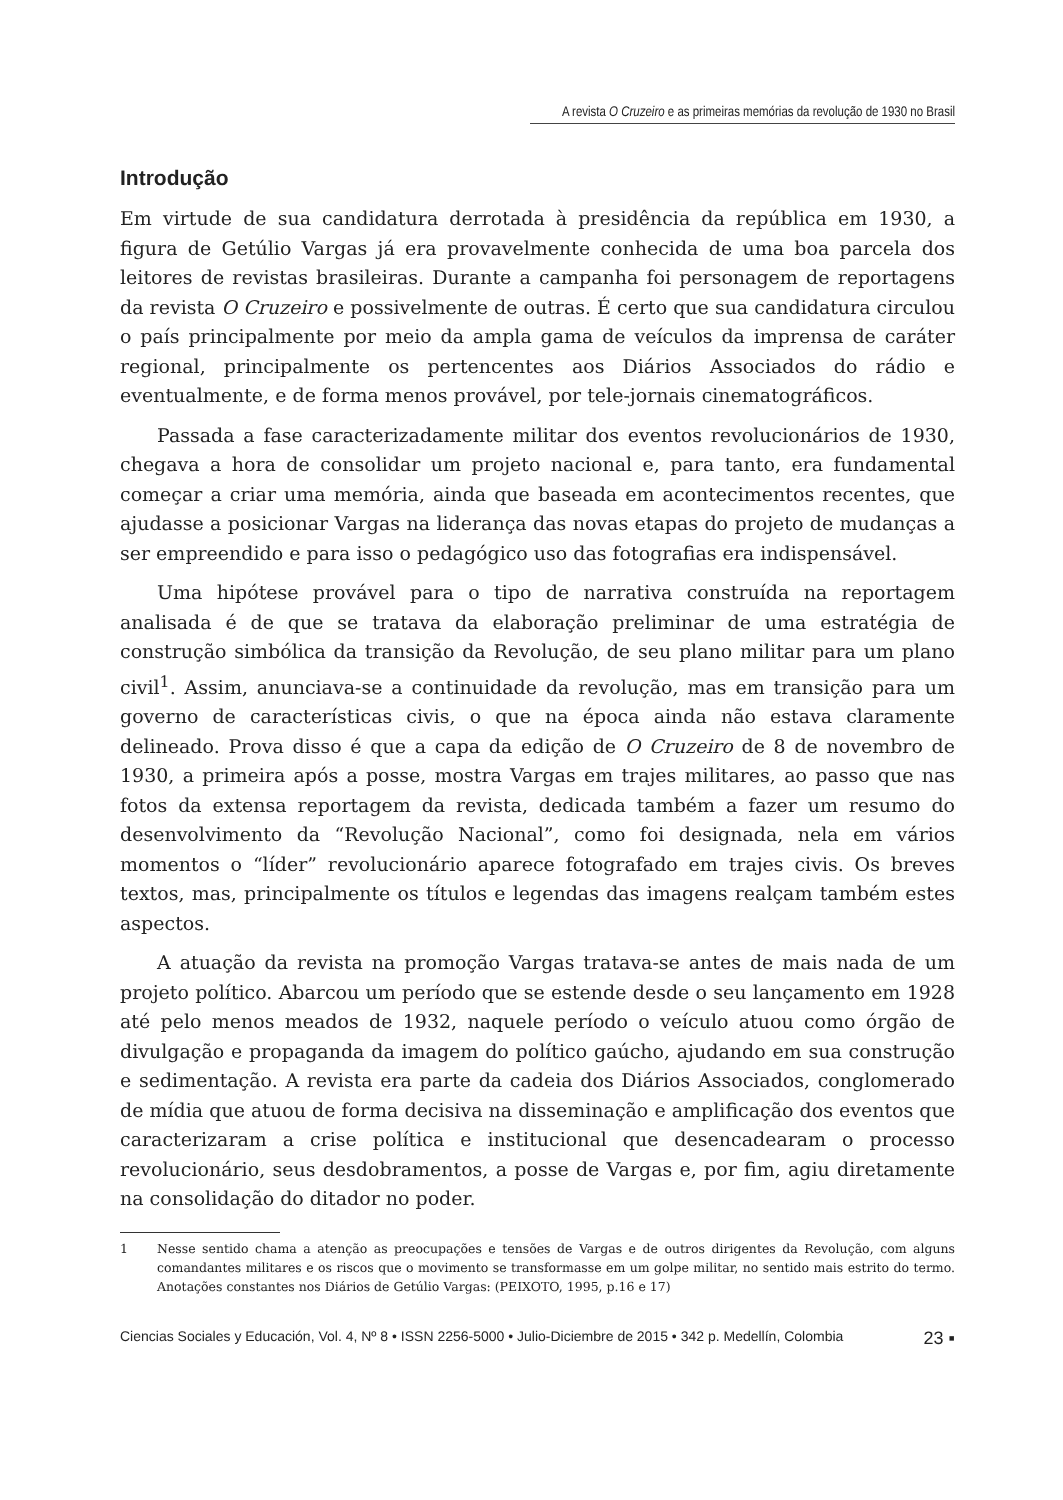A revista O Cruzeiro e as primeiras memórias da revolução de 1930 no Brasil
Introdução
Em virtude de sua candidatura derrotada à presidência da república em 1930, a figura de Getúlio Vargas já era provavelmente conhecida de uma boa parcela dos leitores de revistas brasileiras. Durante a campanha foi personagem de reportagens da revista O Cruzeiro e possivelmente de outras. É certo que sua candidatura circulou o país principalmente por meio da ampla gama de veículos da imprensa de caráter regional, principalmente os pertencentes aos Diários Associados do rádio e eventualmente, e de forma menos provável, por tele-jornais cinematográficos.
Passada a fase caracterizadamente militar dos eventos revolucionários de 1930, chegava a hora de consolidar um projeto nacional e, para tanto, era fundamental começar a criar uma memória, ainda que baseada em acontecimentos recentes, que ajudasse a posicionar Vargas na liderança das novas etapas do projeto de mudanças a ser empreendido e para isso o pedagógico uso das fotografias era indispensável.
Uma hipótese provável para o tipo de narrativa construída na reportagem analisada é de que se tratava da elaboração preliminar de uma estratégia de construção simbólica da transição da Revolução, de seu plano militar para um plano civil<sup>1</sup>. Assim, anunciava-se a continuidade da revolução, mas em transição para um governo de características civis, o que na época ainda não estava claramente delineado. Prova disso é que a capa da edição de O Cruzeiro de 8 de novembro de 1930, a primeira após a posse, mostra Vargas em trajes militares, ao passo que nas fotos da extensa reportagem da revista, dedicada também a fazer um resumo do desenvolvimento da “Revolução Nacional”, como foi designada, nela em vários momentos o “líder” revolucionário aparece fotografado em trajes civis. Os breves textos, mas, principalmente os títulos e legendas das imagens realçam também estes aspectos.
A atuação da revista na promoção Vargas tratava-se antes de mais nada de um projeto político. Abarcou um período que se estende desde o seu lançamento em 1928 até pelo menos meados de 1932, naquele período o veículo atuou como órgão de divulgação e propaganda da imagem do político gaúcho, ajudando em sua construção e sedimentação. A revista era parte da cadeia dos Diários Associados, conglomerado de mídia que atuou de forma decisiva na disseminação e amplificação dos eventos que caracterizaram a crise política e institucional que desencadearam o processo revolucionário, seus desdobramentos, a posse de Vargas e, por fim, agiu diretamente na consolidação do ditador no poder.
1 Nesse sentido chama a atenção as preocupações e tensões de Vargas e de outros dirigentes da Revolução, com alguns comandantes militares e os riscos que o movimento se transformasse em um golpe militar, no sentido mais estrito do termo. Anotações constantes nos Diários de Getúlio Vargas: (PEIXOTO, 1995, p.16 e 17)
Ciencias Sociales y Educación, Vol. 4, Nº 8 • ISSN 2256-5000 • Julio-Diciembre de 2015 • 342 p. Medellín, Colombia 23 ▪